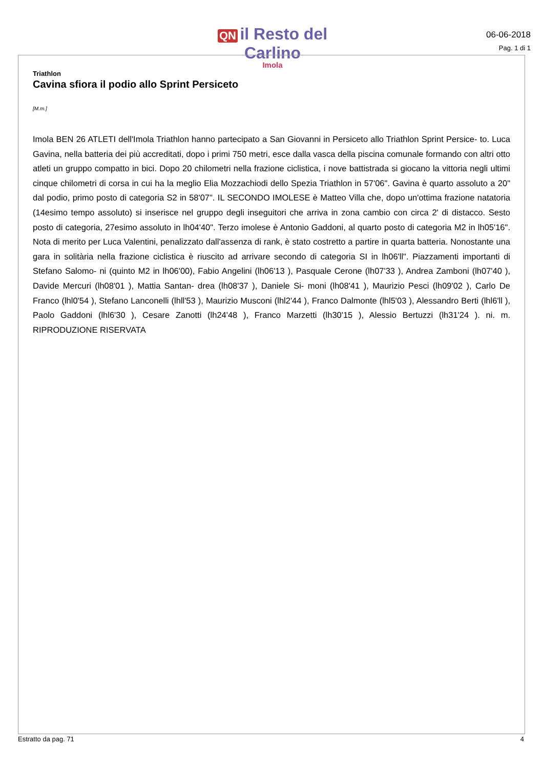QN il Resto del Carlino
Imola
06-06-2018
Pag. 1 di 1
Triathlon
Cavina sfiora il podio allo Sprint Persiceto
[M.m.]
Imola BEN 26 ATLETI dell'Imola Triathlon hanno partecipato a San Giovanni in Persiceto allo Triathlon Sprint Persice- to. Luca Gavina, nella batteria dei più accreditati, dopo i primi 750 metri, esce dalla vasca della piscina comunale formando con altri otto atleti un gruppo compatto in bici. Dopo 20 chilometri nella frazione ciclistica, i nove battistrada si giocano la vittoria negli ultimi cinque chilometri di corsa in cui ha la meglio Elia Mozzachiodi dello Spezia Triathlon in 57'06". Gavina è quarto assoluto a 20" dal podio, primo posto di categoria S2 in 58'07". IL SECONDO IMOLESE è Matteo Villa che, dopo un'ottima frazione natatoria (14esimo tempo assoluto) si inserisce nel gruppo degli inseguitori che arriva in zona cambio con circa 2' di distacco. Sesto posto di categoria, 27esimo assoluto in lh04'40". Terzo imolese è Antonio Gaddoni, al quarto posto di categoria M2 in lh05'16". Nota di merito per Luca Valentini, penalizzato dall'assenza di rank, è stato costretto a partire in quarta batteria. Nonostante una gara in solitària nella frazione ciclistica è riuscito ad arrivare secondo di categoria SI in lh06'll". Piazzamenti importanti di Stefano Salomo- ni (quinto M2 in lh06'00), Fabio Angelini (lh06'13 ), Pasquale Cerone (lh07'33 ), Andrea Zamboni (lh07'40 ), Davide Mercuri (lh08'01 ), Mattia Santan- drea (lh08'37 ), Daniele Si- moni (lh08'41 ), Maurizio Pesci (lh09'02 ), Carlo De Franco (lhl0'54 ), Stefano Lanconelli (lhll'53 ), Maurizio Musconi (lhl2'44 ), Franco Dalmonte (lhl5'03 ), Alessandro Berti (lhl6'll ), Paolo Gaddoni (lhl6'30 ), Cesare Zanotti (lh24'48 ), Franco Marzetti (lh30'15 ), Alessio Bertuzzi (lh31'24 ). ni. m. RIPRODUZIONE RISERVATA
Estratto da pag. 71 4